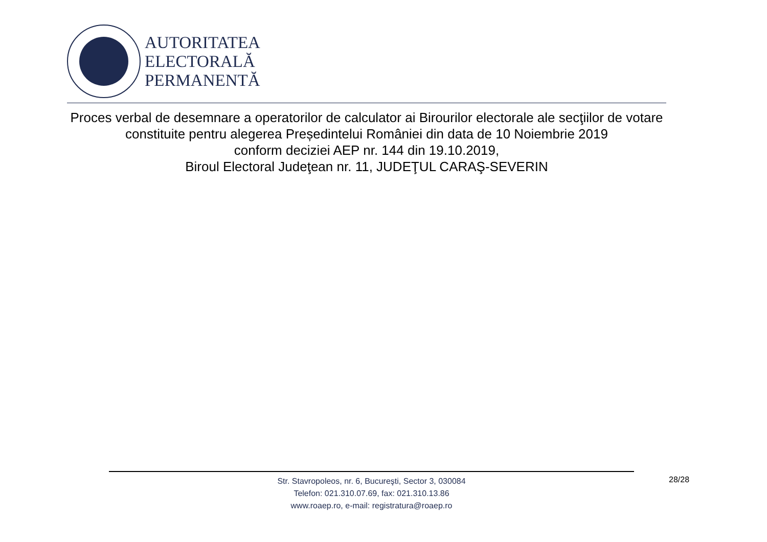AUTORITATEA
ELECTORALĂ
PERMANENTĂ
Proces verbal de desemnare a operatorilor de calculator ai Birourilor electorale ale secţiilor de votare constituite pentru alegerea Președintelui României din data de 10 Noiembrie 2019
conform deciziei AEP nr. 144 din 19.10.2019,
Biroul Electoral Judeţean nr. 11, JUDEŢUL CARAŞ-SEVERIN
Str. Stavropoleos, nr. 6, Bucureşti, Sector 3, 030084
Telefon: 021.310.07.69, fax: 021.310.13.86
www.roaep.ro, e-mail: registratura@roaep.ro
28/28